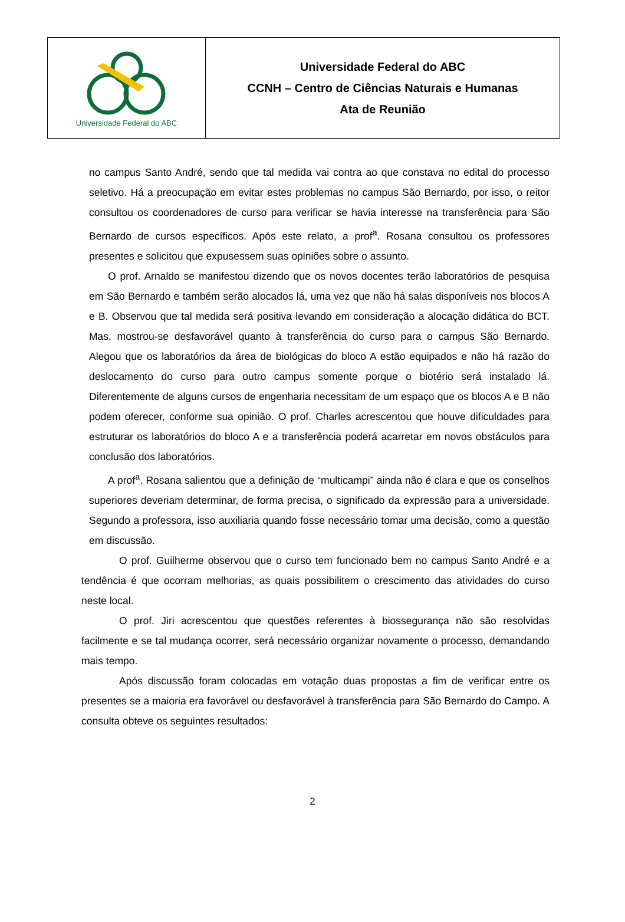Universidade Federal do ABC
Universidade Federal do ABC
CCNH – Centro de Ciências Naturais e Humanas
Ata de Reunião
no campus Santo André, sendo que tal medida vai contra ao que constava no edital do processo seletivo. Há a preocupação em evitar estes problemas no campus São Bernardo, por isso, o reitor consultou os coordenadores de curso para verificar se havia interesse na transferência para São Bernardo de cursos específicos. Após este relato, a prof<sup>a</sup>. Rosana consultou os professores presentes e solicitou que expusessem suas opiniões sobre o assunto.
O prof. Arnaldo se manifestou dizendo que os novos docentes terão laboratórios de pesquisa em São Bernardo e também serão alocados lá, uma vez que não há salas disponíveis nos blocos A e B. Observou que tal medida será positiva levando em consideração a alocação didática do BCT. Mas, mostrou-se desfavorável quanto à transferência do curso para o campus São Bernardo. Alegou que os laboratórios da área de biológicas do bloco A estão equipados e não há razão do deslocamento do curso para outro campus somente porque o biotério será instalado lá. Diferentemente de alguns cursos de engenharia necessitam de um espaço que os blocos A e B não podem oferecer, conforme sua opinião. O prof. Charles acrescentou que houve dificuldades para estruturar os laboratórios do bloco A e a transferência poderá acarretar em novos obstáculos para conclusão dos laboratórios.
A prof<sup>a</sup>. Rosana salientou que a definição de “multicampi” ainda não é clara e que os conselhos superiores deveriam determinar, de forma precisa, o significado da expressão para a universidade. Segundo a professora, isso auxiliaria quando fosse necessário tomar uma decisão, como a questão em discussão.
O prof. Guilherme observou que o curso tem funcionado bem no campus Santo André e a tendência é que ocorram melhorias, as quais possibilitem o crescimento das atividades do curso neste local.
O prof. Jiri acrescentou que questões referentes à biossegurança não são resolvidas facilmente e se tal mudança ocorrer, será necessário organizar novamente o processo, demandando mais tempo.
Após discussão foram colocadas em votação duas propostas a fim de verificar entre os presentes se a maioria era favorável ou desfavorável à transferência para São Bernardo do Campo. A consulta obteve os seguintes resultados:
2